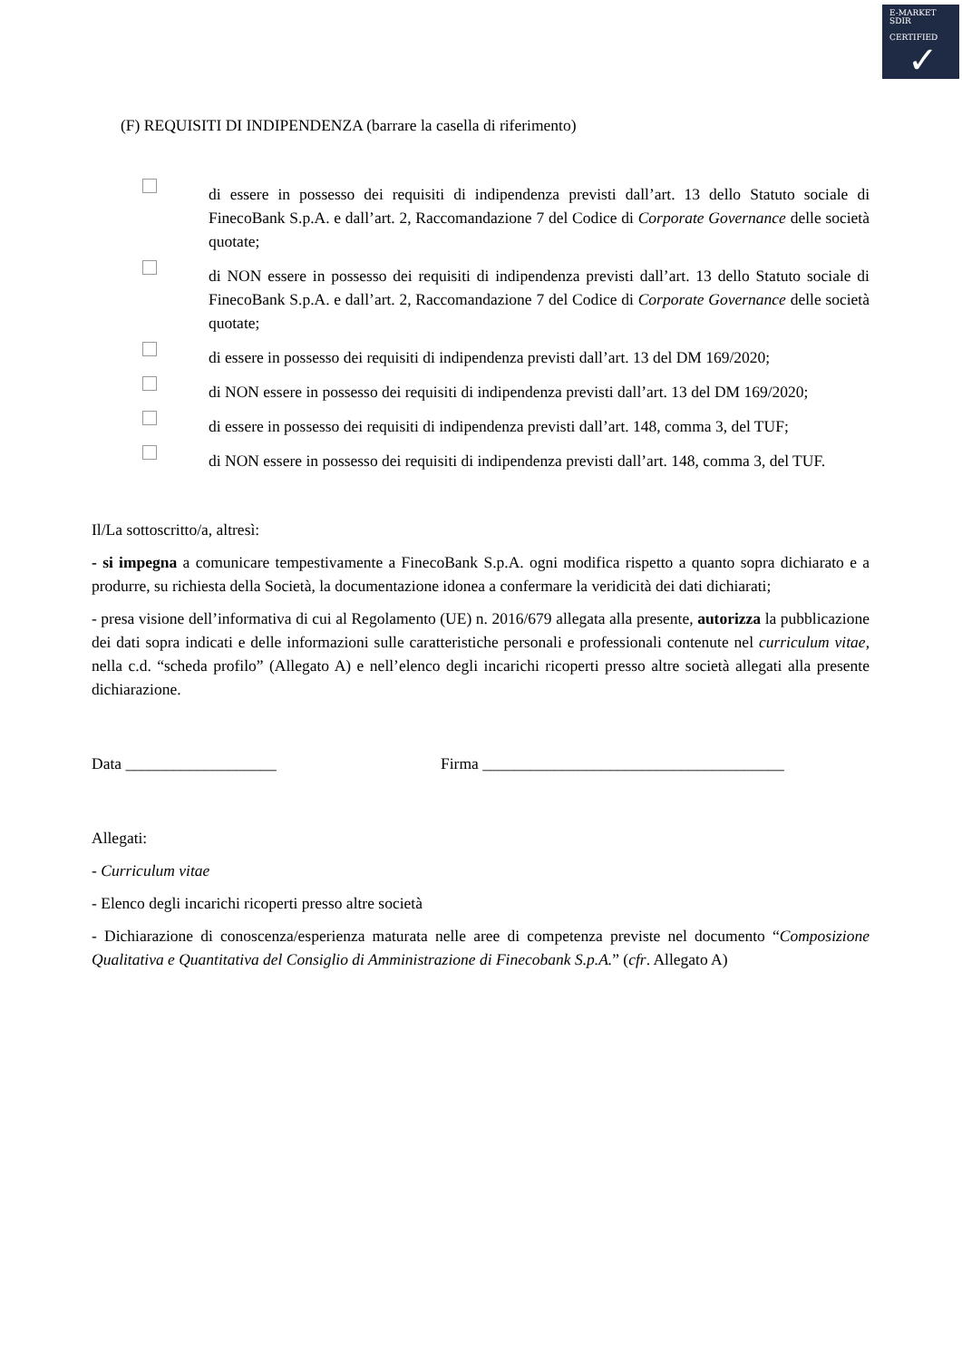E-MARKET
SDIR
CERTIFIED
✓
(F) REQUISITI DI INDIPENDENZA (barrare la casella di riferimento)
di essere in possesso dei requisiti di indipendenza previsti dall’art. 13 dello Statuto sociale di FinecoBank S.p.A. e dall’art. 2, Raccomandazione 7 del Codice di Corporate Governance delle società quotate;
di NON essere in possesso dei requisiti di indipendenza previsti dall’art. 13 dello Statuto sociale di FinecoBank S.p.A. e dall’art. 2, Raccomandazione 7 del Codice di Corporate Governance delle società quotate;
di essere in possesso dei requisiti di indipendenza previsti dall’art. 13 del DM 169/2020;
di NON essere in possesso dei requisiti di indipendenza previsti dall’art. 13 del DM 169/2020;
di essere in possesso dei requisiti di indipendenza previsti dall’art. 148, comma 3, del TUF;
di NON essere in possesso dei requisiti di indipendenza previsti dall’art. 148, comma 3, del TUF.
Il/La sottoscritto/a, altresì:
- si impegna a comunicare tempestivamente a FinecoBank S.p.A. ogni modifica rispetto a quanto sopra dichiarato e a produrre, su richiesta della Società, la documentazione idonea a confermare la veridicità dei dati dichiarati;
- presa visione dell’informativa di cui al Regolamento (UE) n. 2016/679 allegata alla presente, autorizza la pubblicazione dei dati sopra indicati e delle informazioni sulle caratteristiche personali e professionali contenute nel curriculum vitae, nella c.d. “scheda profilo” (Allegato A) e nell’elenco degli incarichi ricoperti presso altre società allegati alla presente dichiarazione.
Data ___________________ Firma ______________________________________
Allegati:
- Curriculum vitae
- Elenco degli incarichi ricoperti presso altre società
- Dichiarazione di conoscenza/esperienza maturata nelle aree di competenza previste nel documento “Composizione Qualitativa e Quantitativa del Consiglio di Amministrazione di Finecobank S.p.A.” (cfr. Allegato A)